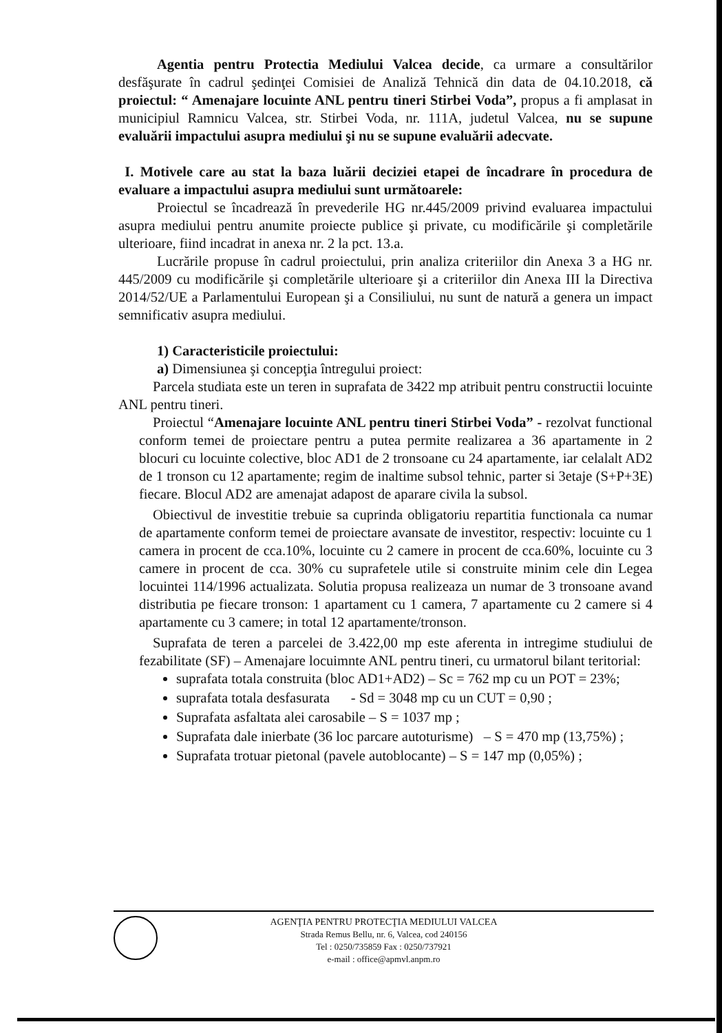Agentia pentru Protectia Mediului Valcea decide, ca urmare a consultărilor desfăşurate în cadrul şedinţei Comisiei de Analiză Tehnică din data de 04.10.2018, că proiectul: “ Amenajare locuinte ANL pentru tineri Stirbei Voda”, propus a fi amplasat in municipiul Ramnicu Valcea, str. Stirbei Voda, nr. 111A, judetul Valcea, nu se supune evaluării impactului asupra mediului şi nu se supune evaluării adecvate.
I. Motivele care au stat la baza luării deciziei etapei de încadrare în procedura de evaluare a impactului asupra mediului sunt următoarele:
Proiectul se încadrează în prevederile HG nr.445/2009 privind evaluarea impactului asupra mediului pentru anumite proiecte publice şi private, cu modificările şi completările ulterioare, fiind incadrat in anexa nr. 2 la pct. 13.a.
Lucrările propuse în cadrul proiectului, prin analiza criteriilor din Anexa 3 a HG nr. 445/2009 cu modificările şi completările ulterioare şi a criteriilor din Anexa III la Directiva 2014/52/UE a Parlamentului European şi a Consiliului, nu sunt de natură a genera un impact semnificativ asupra mediului.
1) Caracteristicile proiectului:
a) Dimensiunea şi concepţia întregului proiect:
Parcela studiata este un teren in suprafata de 3422 mp atribuit pentru constructii locuinte ANL pentru tineri.
Proiectul “Amenajare locuinte ANL pentru tineri Stirbei Voda” - rezolvat functional conform temei de proiectare pentru a putea permite realizarea a 36 apartamente in 2 blocuri cu locuinte colective, bloc AD1 de 2 tronsoane cu 24 apartamente, iar celalalt AD2 de 1 tronson cu 12 apartamente; regim de inaltime subsol tehnic, parter si 3etaje (S+P+3E) fiecare. Blocul AD2 are amenajat adapost de aparare civila la subsol.
Obiectivul de investitie trebuie sa cuprinda obligatoriu repartitia functionala ca numar de apartamente conform temei de proiectare avansate de investitor, respectiv: locuinte cu 1 camera in procent de cca.10%, locuinte cu 2 camere in procent de cca.60%, locuinte cu 3 camere in procent de cca. 30% cu suprafetele utile si construite minim cele din Legea locuintei 114/1996 actualizata. Solutia propusa realizeaza un numar de 3 tronsoane avand distributia pe fiecare tronson: 1 apartament cu 1 camera, 7 apartamente cu 2 camere si 4 apartamente cu 3 camere; in total 12 apartamente/tronson.
Suprafata de teren a parcelei de 3.422,00 mp este aferenta in intregime studiului de fezabilitate (SF) – Amenajare locuimnte ANL pentru tineri, cu urmatorul bilant teritorial:
suprafata totala construita (bloc AD1+AD2) – Sc = 762 mp cu un POT = 23%;
suprafata totala desfasurata - Sd = 3048 mp cu un CUT = 0,90 ;
Suprafata asfaltata alei carosabile – S = 1037 mp ;
Suprafata dale inierbate (36 loc parcare autoturisme) – S = 470 mp (13,75%) ;
Suprafata trotuar pietonal (pavele autoblocante) – S = 147 mp (0,05%) ;
AGENŢIA PENTRU PROTECŢIA MEDIULUI VALCEA
Strada Remus Bellu, nr. 6, Valcea, cod 240156
Tel : 0250/735859 Fax : 0250/737921
e-mail : office@apmvl.anpm.ro